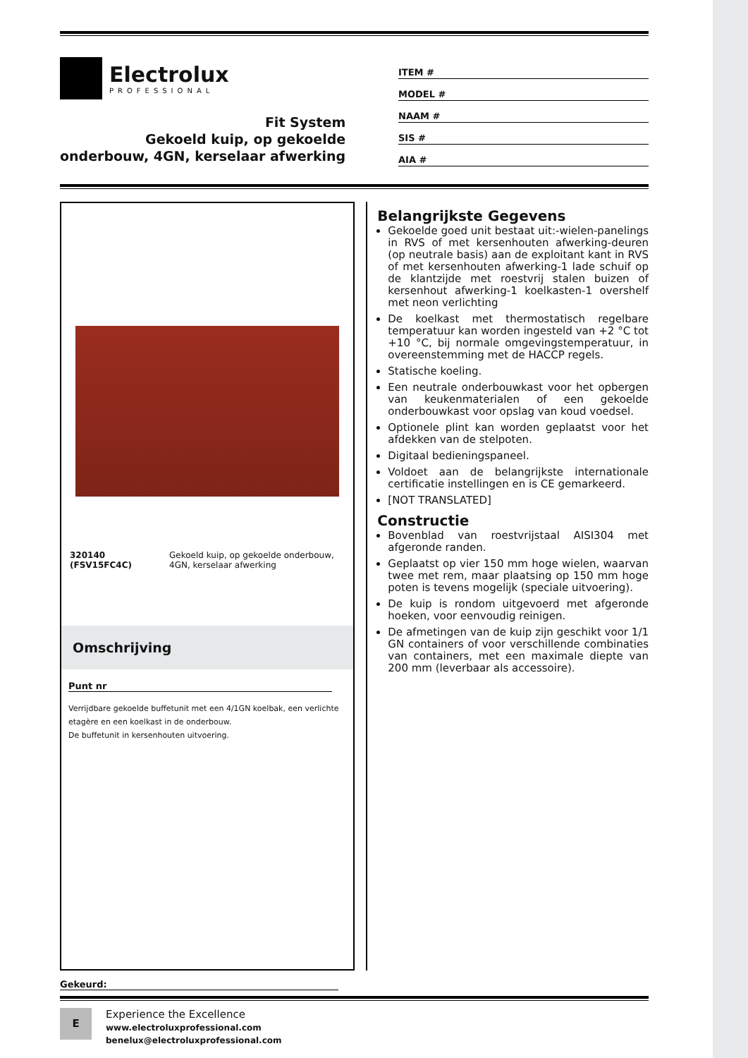Electrolux
PROFESSIONAL
Fit System
Gekoeld kuip, op gekoelde
onderbouw, 4GN, kerselaar afwerking
ITEM #
MODEL #
NAAM #
SIS #
AIA #
320140 (FSV15FC4C) Gekoeld kuip, op gekoelde onderbouw, 4GN, kerselaar afwerking
Omschrijving
Punt nr
Verrijdbare gekoelde buffetunit met een 4/1GN koelbak, een verlichte etagère en een koelkast in de onderbouw.
De buffetunit in kersenhouten uitvoering.
Belangrijkste Gegevens
Gekoelde goed unit bestaat uit:-wielen-panelings in RVS of met kersenhouten afwerking-deuren (op neutrale basis) aan de exploitant kant in RVS of met kersenhouten afwerking-1 lade schuif op de klantzijde met roestvrij stalen buizen of kersenhout afwerking-1 koelkasten-1 overshelf met neon verlichting
De koelkast met thermostatisch regelbare temperatuur kan worden ingesteld van +2 °C tot +10 °C, bij normale omgevingstemperatuur, in overeenstemming met de HACCP regels.
Statische koeling.
Een neutrale onderbouwkast voor het opbergen van keukenmaterialen of een gekoelde onderbouwkast voor opslag van koud voedsel.
Optionele plint kan worden geplaatst voor het afdekken van de stelpoten.
Digitaal bedieningspaneel.
Voldoet aan de belangrijkste internationale certificatie instellingen en is CE gemarkeerd.
[NOT TRANSLATED]
Constructie
Bovenblad van roestvrijstaal AISI304 met afgeronde randen.
Geplaatst op vier 150 mm hoge wielen, waarvan twee met rem, maar plaatsing op 150 mm hoge poten is tevens mogelijk (speciale uitvoering).
De kuip is rondom uitgevoerd met afgeronde hoeken, voor eenvoudig reinigen.
De afmetingen van de kuip zijn geschikt voor 1/1 GN containers of voor verschillende combinaties van containers, met een maximale diepte van 200 mm (leverbaar als accessoire).
Gekeurd:
E
Experience the Excellence
www.electroluxprofessional.com
benelux@electroluxprofessional.com